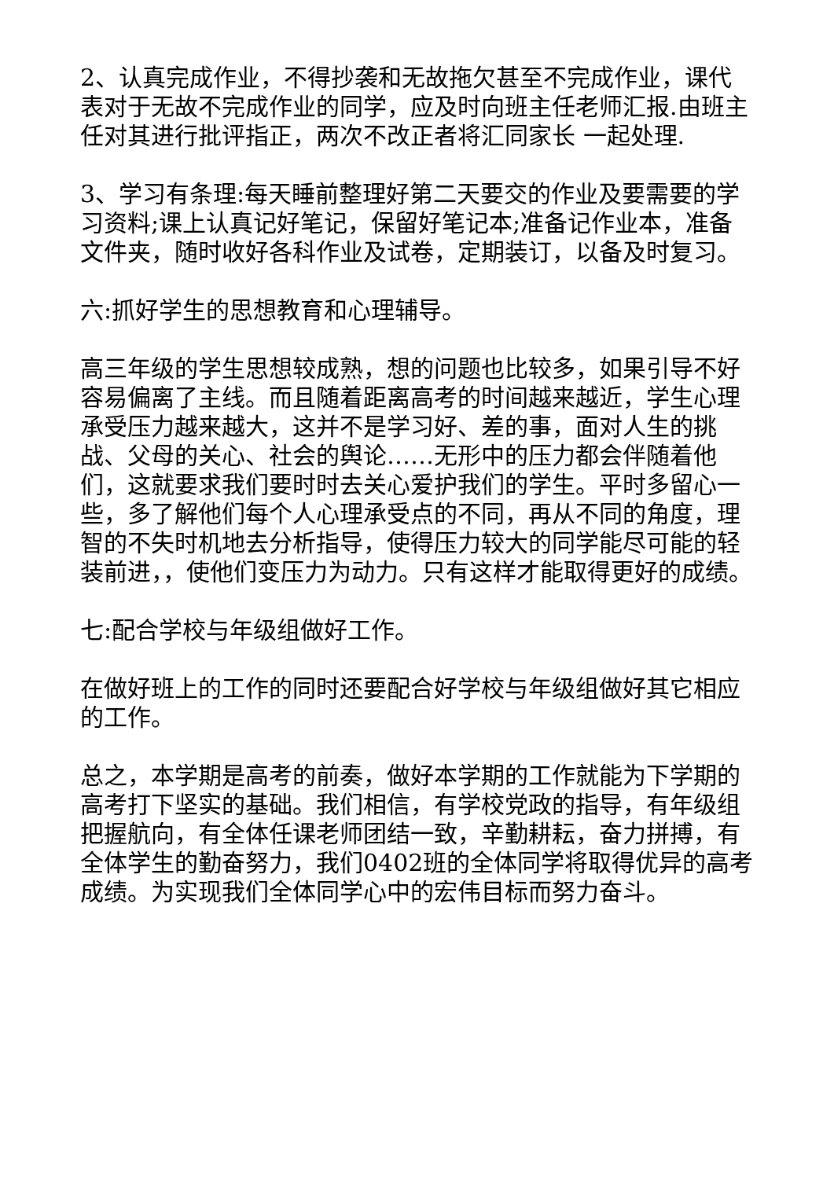2、认真完成作业，不得抄袭和无故拖欠甚至不完成作业，课代表对于无故不完成作业的同学，应及时向班主任老师汇报.由班主任对其进行批评指正，两次不改正者将汇同家长 一起处理.
3、学习有条理:每天睡前整理好第二天要交的作业及要需要的学习资料;课上认真记好笔记，保留好笔记本;准备记作业本，准备文件夹，随时收好各科作业及试卷，定期装订，以备及时复习。
六:抓好学生的思想教育和心理辅导。
高三年级的学生思想较成熟，想的问题也比较多，如果引导不好容易偏离了主线。而且随着距离高考的时间越来越近，学生心理承受压力越来越大，这并不是学习好、差的事，面对人生的挑战、父母的关心、社会的舆论……无形中的压力都会伴随着他们，这就要求我们要时时去关心爱护我们的学生。平时多留心一些，多了解他们每个人心理承受点的不同，再从不同的角度，理智的不失时机地去分析指导，使得压力较大的同学能尽可能的轻装前进，，使他们变压力为动力。只有这样才能取得更好的成绩。
七:配合学校与年级组做好工作。
在做好班上的工作的同时还要配合好学校与年级组做好其它相应的工作。
总之，本学期是高考的前奏，做好本学期的工作就能为下学期的高考打下坚实的基础。我们相信，有学校党政的指导，有年级组把握航向，有全体任课老师团结一致，辛勤耕耘，奋力拼搏，有全体学生的勤奋努力，我们0402班的全体同学将取得优异的高考成绩。为实现我们全体同学心中的宏伟目标而努力奋斗。